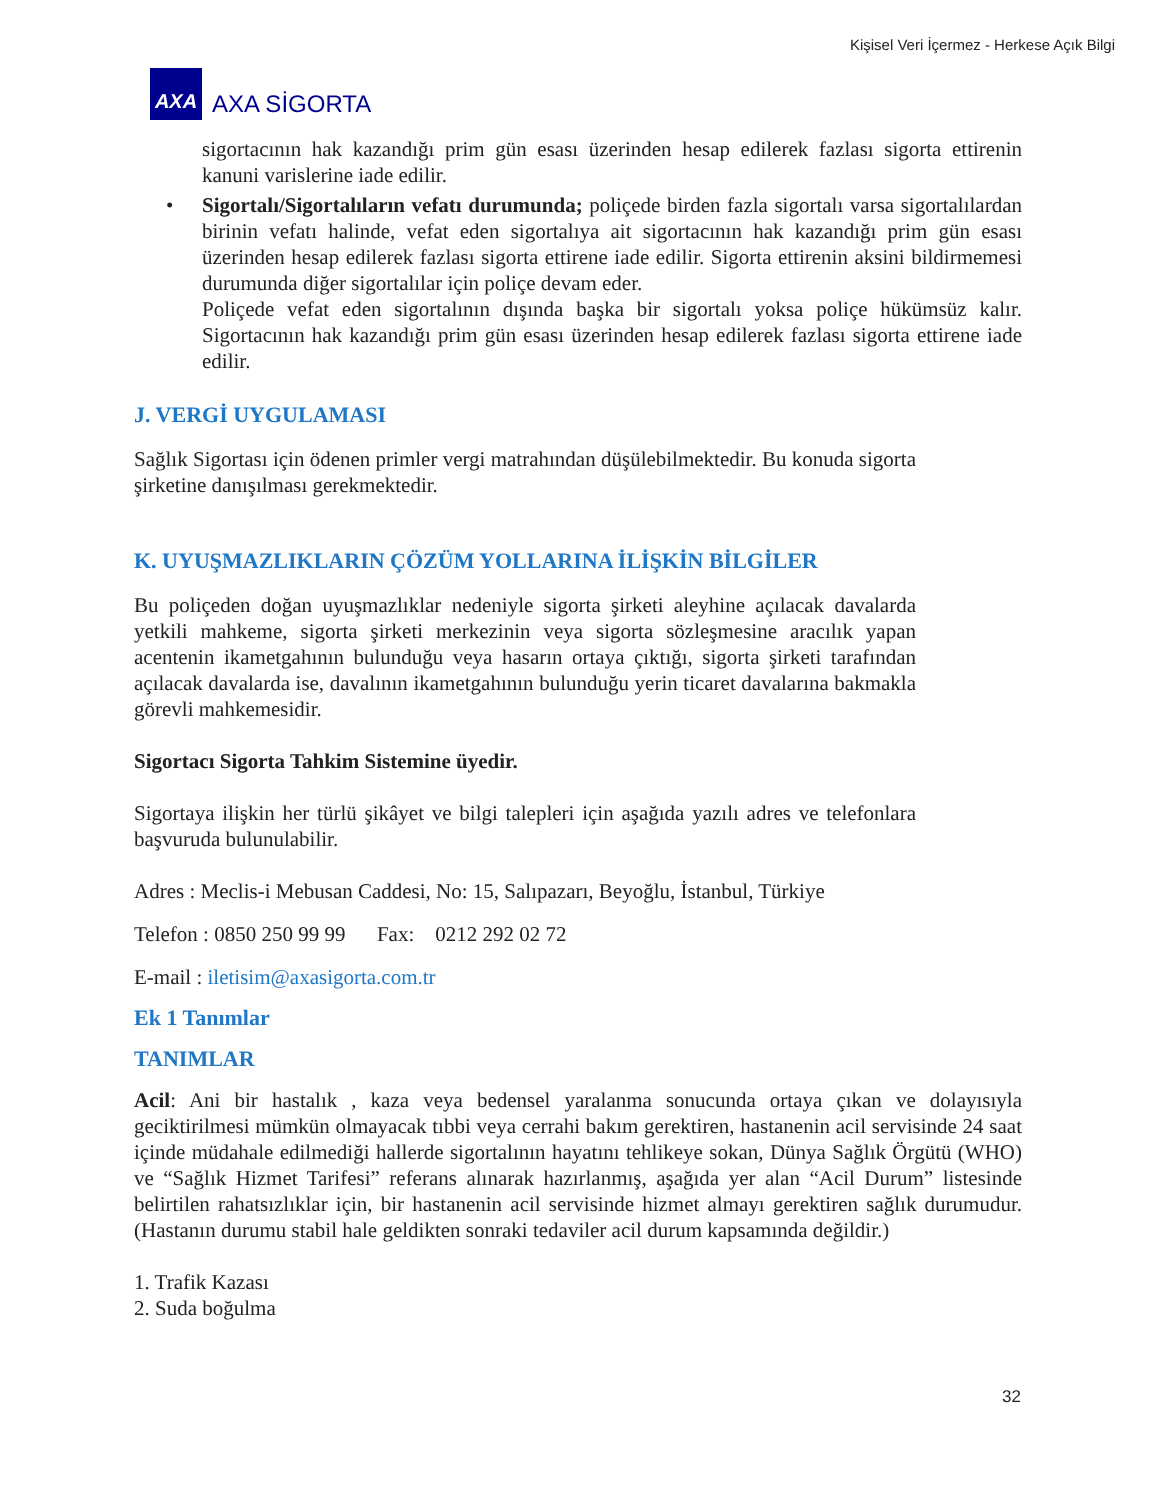Kişisel Veri İçermez - Herkese Açık Bilgi
AXA
AXA SİGORTA
sigortacının hak kazandığı prim gün esası üzerinden hesap edilerek fazlası sigorta ettirenin kanuni varislerine iade edilir.
• Sigortalı/Sigortalıların vefatı durumunda; poliçede birden fazla sigortalı varsa sigortalılardan birinin vefatı halinde, vefat eden sigortalıya ait sigortacının hak kazandığı prim gün esası üzerinden hesap edilerek fazlası sigorta ettirene iade edilir. Sigorta ettirenin aksini bildirmemesi durumunda diğer sigortalılar için poliçe devam eder.
Poliçede vefat eden sigortalının dışında başka bir sigortalı yoksa poliçe hükümsüz kalır. Sigortacının hak kazandığı prim gün esası üzerinden hesap edilerek fazlası sigorta ettirene iade edilir.
J. VERGİ UYGULAMASI
Sağlık Sigortası için ödenen primler vergi matrahından düşülebilmektedir. Bu konuda sigorta şirketine danışılması gerekmektedir.
K. UYUŞMAZLIKLARIN ÇÖZÜM YOLLARINA İLİŞKİN BİLGİLER
Bu poliçeden doğan uyuşmazlıklar nedeniyle sigorta şirketi aleyhine açılacak davalarda yetkili mahkeme, sigorta şirketi merkezinin veya sigorta sözleşmesine aracılık yapan acentenin ikametgahının bulunduğu veya hasarın ortaya çıktığı, sigorta şirketi tarafından açılacak davalarda ise, davalının ikametgahının bulunduğu yerin ticaret davalarına bakmakla görevli mahkemesidir.
Sigortacı Sigorta Tahkim Sistemine üyedir.
Sigortaya ilişkin her türlü şikâyet ve bilgi talepleri için aşağıda yazılı adres ve telefonlara başvuruda bulunulabilir.
Adres : Meclis-i Mebusan Caddesi, No: 15, Salıpazarı, Beyoğlu, İstanbul, Türkiye
Telefon : 0850 250 99 99 Fax: 0212 292 02 72
E-mail : iletisim@axasigorta.com.tr
Ek 1 Tanımlar
TANIMLAR
Acil: Ani bir hastalık , kaza veya bedensel yaralanma sonucunda ortaya çıkan ve dolayısıyla geciktirilmesi mümkün olmayacak tıbbi veya cerrahi bakım gerektiren, hastanenin acil servisinde 24 saat içinde müdahale edilmediği hallerde sigortalının hayatını tehlikeye sokan, Dünya Sağlık Örgütü (WHO) ve “Sağlık Hizmet Tarifesi” referans alınarak hazırlanmış, aşağıda yer alan “Acil Durum” listesinde belirtilen rahatsızlıklar için, bir hastanenin acil servisinde hizmet almayı gerektiren sağlık durumudur. (Hastanın durumu stabil hale geldikten sonraki tedaviler acil durum kapsamında değildir.)
1. Trafik Kazası
2. Suda boğulma
32